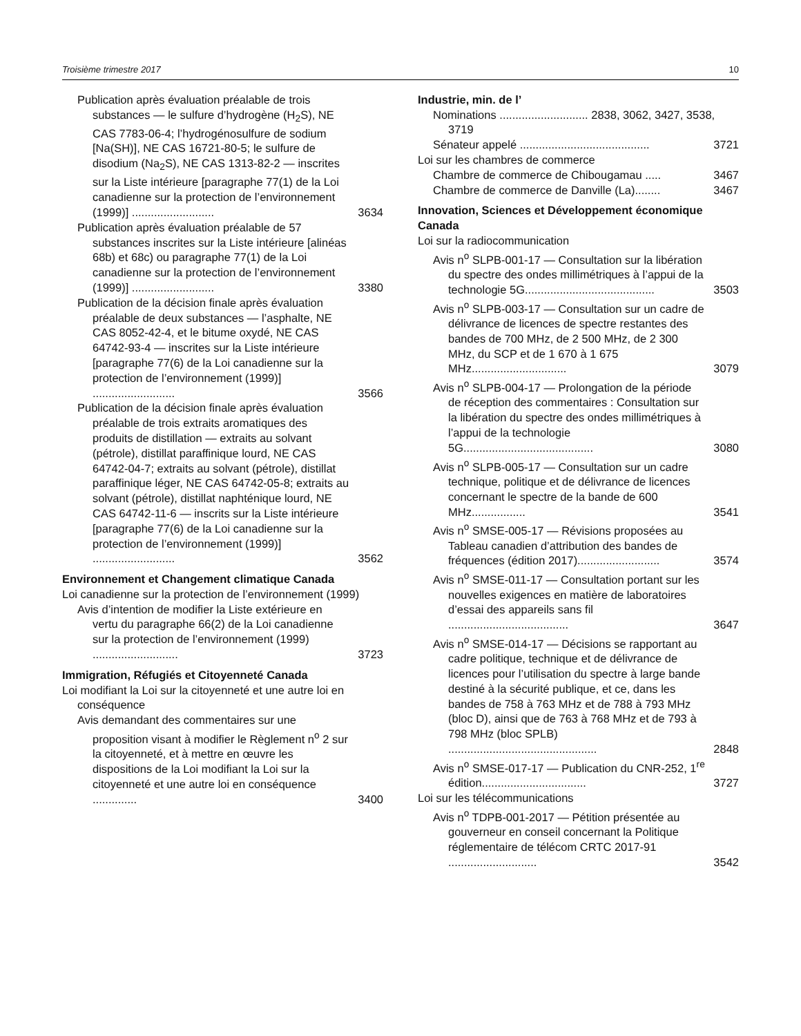Troisième trimestre 2017 10
Publication après évaluation préalable de trois substances — le sulfure d’hydrogène (H<sub>2</sub>S), NE CAS 7783-06-4; l’hydrogénosulfure de sodium [Na(SH)], NE CAS 16721-80-5; le sulfure de disodium (Na<sub>2</sub>S), NE CAS 1313-82-2 — inscrites sur la Liste intérieure [paragraphe 77(1) de la Loi canadienne sur la protection de l’environnement (1999)] ..........................
3634
Publication après évaluation préalable de 57 substances inscrites sur la Liste intérieure [alinéas 68b) et 68c) ou paragraphe 77(1) de la Loi canadienne sur la protection de l’environnement (1999)] ..........................
3380
Publication de la décision finale après évaluation préalable de deux substances — l’asphalte, NE CAS 8052-42-4, et le bitume oxydé, NE CAS 64742-93-4 — inscrites sur la Liste intérieure [paragraphe 77(6) de la Loi canadienne sur la protection de l’environnement (1999)] ..........................
3566
Publication de la décision finale après évaluation préalable de trois extraits aromatiques des produits de distillation — extraits au solvant (pétrole), distillat paraffinique lourd, NE CAS 64742-04-7; extraits au solvant (pétrole), distillat paraffinique léger, NE CAS 64742-05-8; extraits au solvant (pétrole), distillat naphténique lourd, NE CAS 64742-11-6 — inscrits sur la Liste intérieure [paragraphe 77(6) de la Loi canadienne sur la protection de l’environnement (1999)] ..........................
3562
Environnement et Changement climatique Canada
Loi canadienne sur la protection de l’environnement (1999)
Avis d’intention de modifier la Liste extérieure en vertu du paragraphe 66(2) de la Loi canadienne sur la protection de l’environnement (1999) ...........................
3723
Immigration, Réfugiés et Citoyenneté Canada
Loi modifiant la Loi sur la citoyenneté et une autre loi en conséquence
Avis demandant des commentaires sur une proposition visant à modifier le Règlement n<sup>o</sup> 2 sur la citoyenneté, et à mettre en œuvre les dispositions de la Loi modifiant la Loi sur la citoyenneté et une autre loi en conséquence ..............
3400
Industrie, min. de l’
Nominations ............................ 2838, 3062, 3427, 3538, 3719
Sénateur appelé .........................................
3721
Loi sur les chambres de commerce
Chambre de commerce de Chibougamau .....
3467
Chambre de commerce de Danville (La)........
3467
Innovation, Sciences et Développement économique Canada
Loi sur la radiocommunication
Avis n<sup>o</sup> SLPB-001-17 — Consultation sur la libération du spectre des ondes millimétriques à l’appui de la technologie 5G.........................................
3503
Avis n<sup>o</sup> SLPB-003-17 — Consultation sur un cadre de délivrance de licences de spectre restantes des bandes de 700 MHz, de 2 500 MHz, de 2 300 MHz, du SCP et de 1 670 à 1 675 MHz..............................
3079
Avis n<sup>o</sup> SLPB-004-17 — Prolongation de la période de réception des commentaires : Consultation sur la libération du spectre des ondes millimétriques à l’appui de la technologie 5G.........................................
3080
Avis n<sup>o</sup> SLPB-005-17 — Consultation sur un cadre technique, politique et de délivrance de licences concernant le spectre de la bande de 600 MHz.................
3541
Avis n<sup>o</sup> SMSE-005-17 — Révisions proposées au Tableau canadien d’attribution des bandes de fréquences (édition 2017)..........................
3574
Avis n<sup>o</sup> SMSE-011-17 — Consultation portant sur les nouvelles exigences en matière de laboratoires d’essai des appareils sans fil ......................................
3647
Avis n<sup>o</sup> SMSE-014-17 — Décisions se rapportant au cadre politique, technique et de délivrance de licences pour l’utilisation du spectre à large bande destiné à la sécurité publique, et ce, dans les bandes de 758 à 763 MHz et de 788 à 793 MHz (bloc D), ainsi que de 763 à 768 MHz et de 793 à 798 MHz (bloc SPLB) ...............................................
2848
Avis n<sup>o</sup> SMSE-017-17 — Publication du CNR-252, 1<sup>re</sup> édition.................................
3727
Loi sur les télécommunications
Avis n<sup>o</sup> TDPB-001-2017 — Pétition présentée au gouverneur en conseil concernant la Politique réglementaire de télécom CRTC 2017-91 ............................
3542